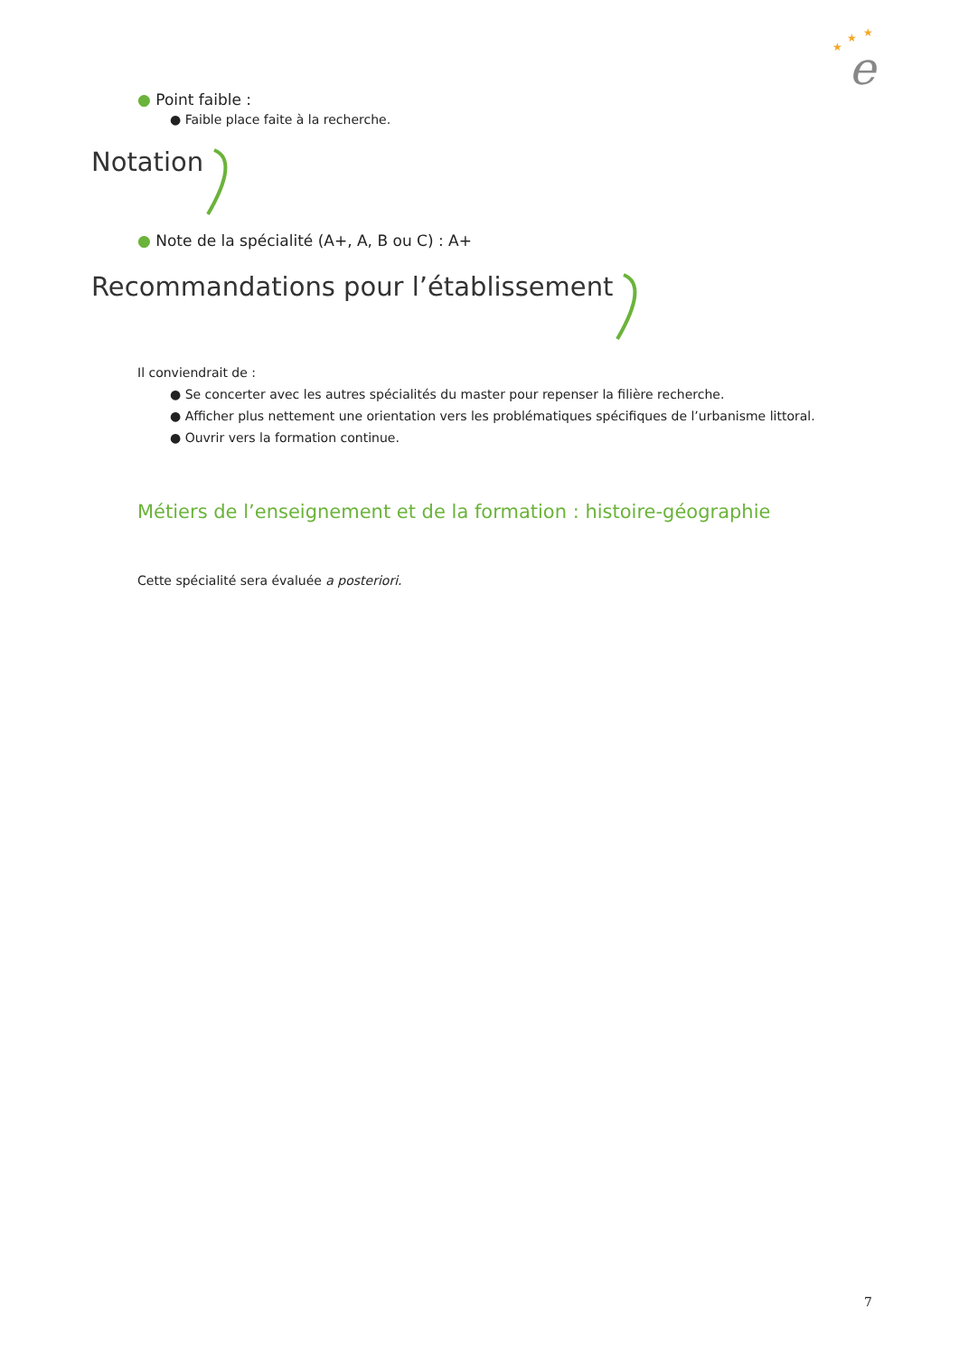e
★
★
★
● Point faible :
● Faible place faite à la recherche.
Notation
● Note de la spécialité (A+, A, B ou C) : A+
Recommandations pour l’établissement
Il conviendrait de :
● Se concerter avec les autres spécialités du master pour repenser la filière recherche.
● Afficher plus nettement une orientation vers les problématiques spécifiques de l’urbanisme littoral.
● Ouvrir vers la formation continue.
Métiers de l’enseignement et de la formation : histoire-géographie
Cette spécialité sera évaluée a posteriori.
7